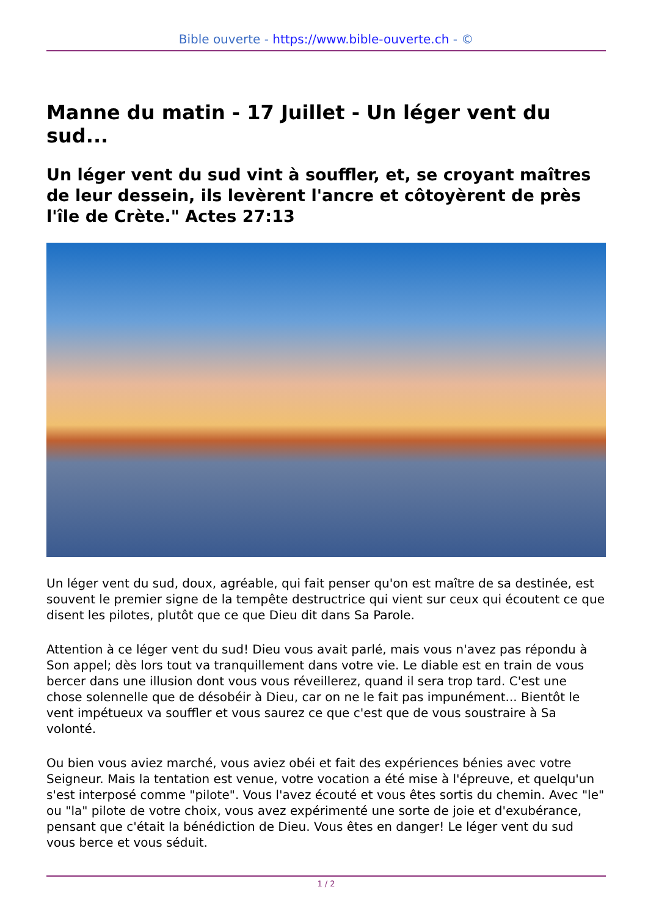Bible ouverte - https://www.bible-ouverte.ch - ©
Manne du matin - 17 Juillet - Un léger vent du sud...
Un léger vent du sud vint à souffler, et, se croyant maîtres de leur dessein, ils levèrent l'ancre et côtoyèrent de près l'île de Crète." Actes 27:13
Un léger vent du sud, doux, agréable, qui fait penser qu'on est maître de sa destinée, est souvent le premier signe de la tempête destructrice qui vient sur ceux qui écoutent ce que disent les pilotes, plutôt que ce que Dieu dit dans Sa Parole.
Attention à ce léger vent du sud! Dieu vous avait parlé, mais vous n'avez pas répondu à Son appel; dès lors tout va tranquillement dans votre vie. Le diable est en train de vous bercer dans une illusion dont vous vous réveillerez, quand il sera trop tard. C'est une chose solennelle que de désobéir à Dieu, car on ne le fait pas impunément... Bientôt le vent impétueux va souffler et vous saurez ce que c'est que de vous soustraire à Sa volonté.
Ou bien vous aviez marché, vous aviez obéi et fait des expériences bénies avec votre Seigneur. Mais la tentation est venue, votre vocation a été mise à l'épreuve, et quelqu'un s'est interposé comme "pilote". Vous l'avez écouté et vous êtes sortis du chemin. Avec "le" ou "la" pilote de votre choix, vous avez expérimenté une sorte de joie et d'exubérance, pensant que c'était la bénédiction de Dieu. Vous êtes en danger! Le léger vent du sud vous berce et vous séduit.
1 / 2